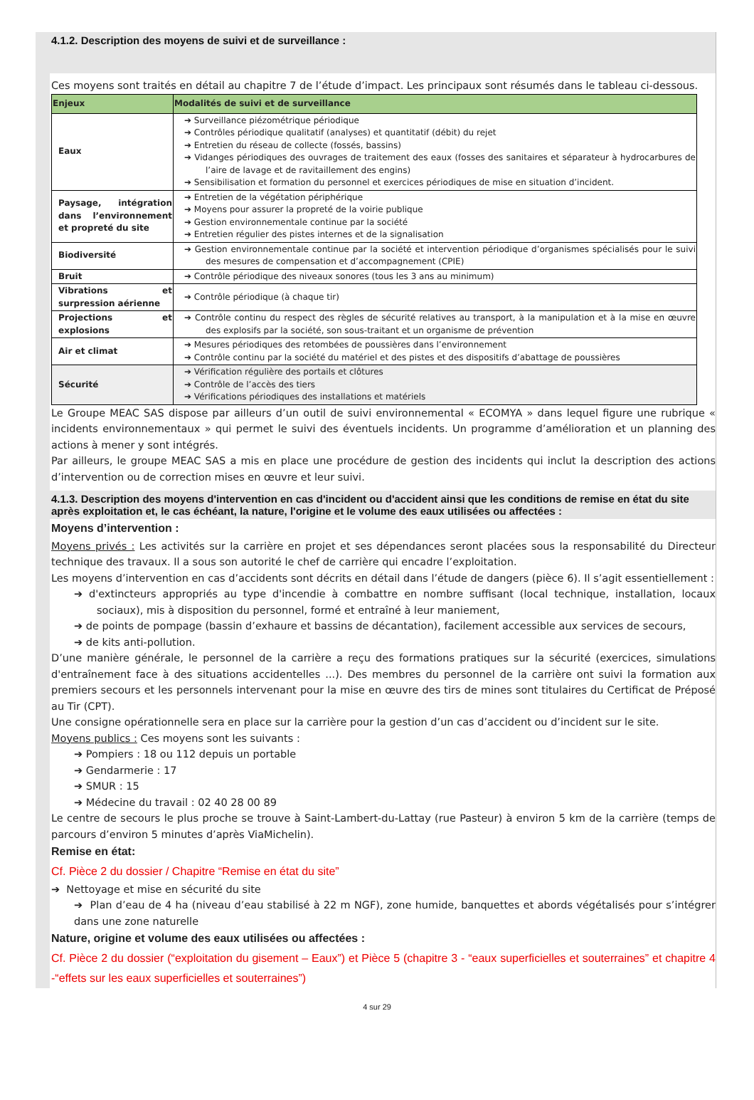4.1.2. Description des moyens de suivi et de surveillance :
Ces moyens sont traités en détail au chapitre 7 de l’étude d’impact. Les principaux sont résumés dans le tableau ci-dessous.
| Enjeux | Modalités de suivi et de surveillance |
| --- | --- |
| Eaux | ➔ Surveillance piézométrique périodique ➔ Contrôles périodique qualitatif (analyses) et quantitatif (débit) du rejet ➔ Entretien du réseau de collecte (fossés, bassins) ➔ Vidanges périodiques des ouvrages de traitement des eaux (fosses des sanitaires et séparateur à hydrocarbures de l’aire de lavage et de ravitaillement des engins) ➔ Sensibilisation et formation du personnel et exercices périodiques de mise en situation d’incident. |
| Paysage, intégration dans l’environnement et propreté du site | ➔ Entretien de la végétation périphérique ➔ Moyens pour assurer la propreté de la voirie publique ➔ Gestion environnementale continue par la société ➔ Entretien régulier des pistes internes et de la signalisation |
| Biodiversité | ➔ Gestion environnementale continue par la société et intervention périodique d’organismes spécialisés pour le suivi des mesures de compensation et d’accompagnement (CPIE) |
| Bruit | ➔ Contrôle périodique des niveaux sonores (tous les 3 ans au minimum) |
| Vibrations et surpression aérienne | ➔ Contrôle périodique (à chaque tir) |
| Projections et explosions | ➔ Contrôle continu du respect des règles de sécurité relatives au transport, à la manipulation et à la mise en œuvre des explosifs par la société, son sous-traitant et un organisme de prévention |
| Air et climat | ➔ Mesures périodiques des retombées de poussières dans l’environnement ➔ Contrôle continu par la société du matériel et des pistes et des dispositifs d’abattage de poussières |
| Sécurité | ➔ Vérification régulière des portails et clôtures ➔ Contrôle de l’accès des tiers ➔ Vérifications périodiques des installations et matériels |
Le Groupe MEAC SAS dispose par ailleurs d’un outil de suivi environnemental « ECOMYA » dans lequel figure une rubrique « incidents environnementaux » qui permet le suivi des éventuels incidents. Un programme d’amélioration et un planning des actions à mener y sont intégrés.
Par ailleurs, le groupe MEAC SAS a mis en place une procédure de gestion des incidents qui inclut la description des actions d’intervention ou de correction mises en œuvre et leur suivi.
4.1.3. Description des moyens d'intervention en cas d'incident ou d'accident ainsi que les conditions de remise en état du site après exploitation et, le cas échéant, la nature, l'origine et le volume des eaux utilisées ou affectées :
Moyens d’intervention :
Moyens privés : Les activités sur la carrière en projet et ses dépendances seront placées sous la responsabilité du Directeur technique des travaux. Il a sous son autorité le chef de carrière qui encadre l’exploitation.
Les moyens d’intervention en cas d’accidents sont décrits en détail dans l’étude de dangers (pièce 6). Il s’agit essentiellement :
➔ d'extincteurs appropriés au type d'incendie à combattre en nombre suffisant (local technique, installation, locaux sociaux), mis à disposition du personnel, formé et entraîné à leur maniement,
➔ de points de pompage (bassin d’exhaure et bassins de décantation), facilement accessible aux services de secours,
➔ de kits anti-pollution.
D’une manière générale, le personnel de la carrière a reçu des formations pratiques sur la sécurité (exercices, simulations d'entraînement face à des situations accidentelles ...). Des membres du personnel de la carrière ont suivi la formation aux premiers secours et les personnels intervenant pour la mise en œuvre des tirs de mines sont titulaires du Certificat de Préposé au Tir (CPT).
Une consigne opérationnelle sera en place sur la carrière pour la gestion d’un cas d’accident ou d’incident sur le site.
Moyens publics : Ces moyens sont les suivants :
➔ Pompiers : 18 ou 112 depuis un portable
➔ Gendarmerie : 17
➔ SMUR : 15
➔ Médecine du travail : 02 40 28 00 89
Le centre de secours le plus proche se trouve à Saint-Lambert-du-Lattay (rue Pasteur) à environ 5 km de la carrière (temps de parcours d’environ 5 minutes d’après ViaMichelin).
Remise en état:
Cf. Pièce 2 du dossier / Chapitre “Remise en état du site”
➔ Nettoyage et mise en sécurité du site
➔ Plan d’eau de 4 ha (niveau d’eau stabilisé à 22 m NGF), zone humide, banquettes et abords végétalisés pour s’intégrer dans une zone naturelle
Nature, origine et volume des eaux utilisées ou affectées :
Cf. Pièce 2 du dossier (“exploitation du gisement – Eaux”) et Pièce 5 (chapitre 3 - “eaux superficielles et souterraines” et chapitre 4 -“effets sur les eaux superficielles et souterraines”)
4 sur 29